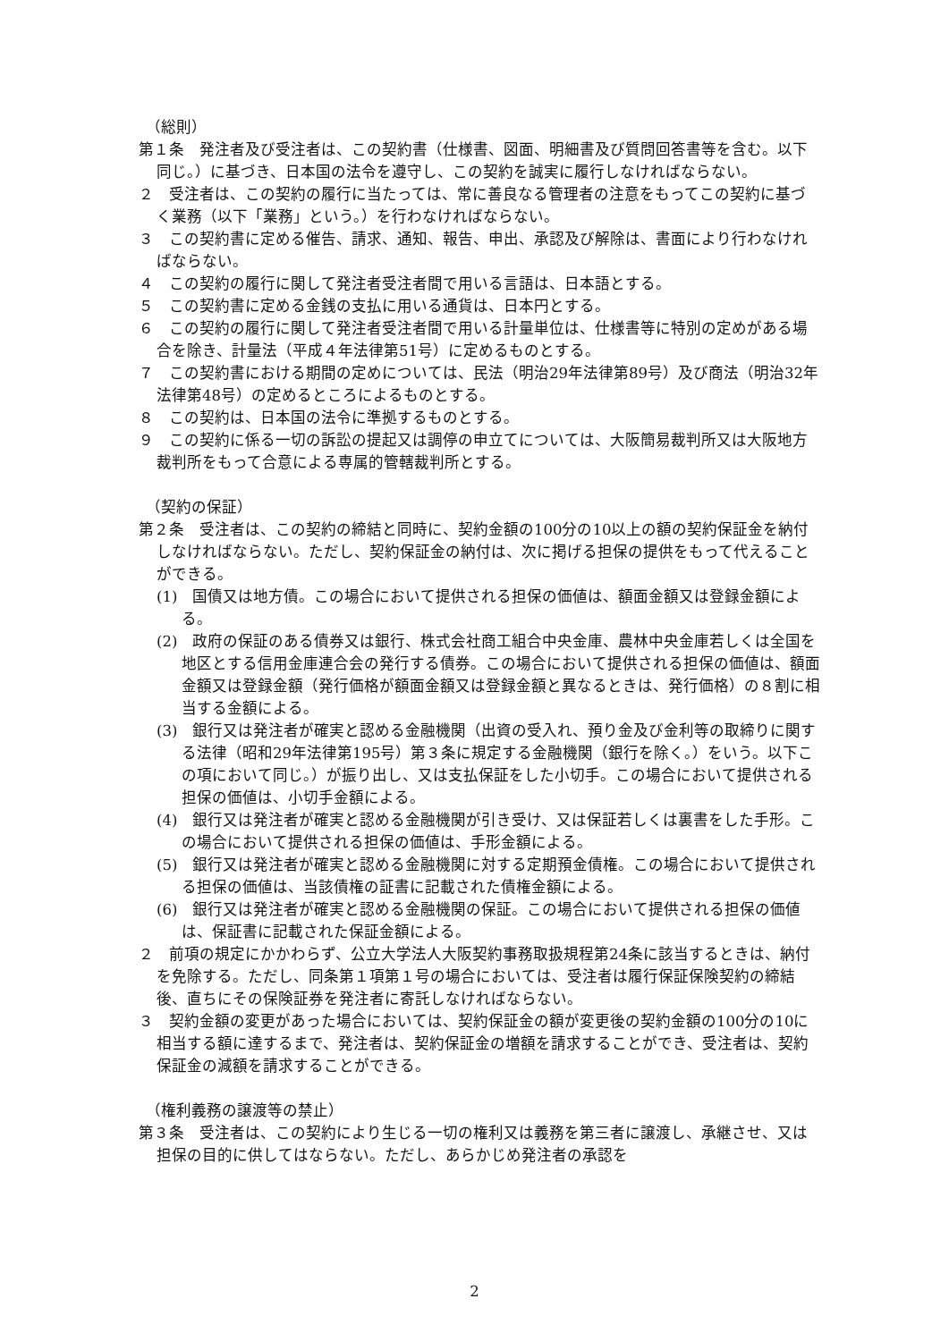（総則）
第１条　発注者及び受注者は、この契約書（仕様書、図面、明細書及び質問回答書等を含む。以下同じ。）に基づき、日本国の法令を遵守し、この契約を誠実に履行しなければならない。
２　受注者は、この契約の履行に当たっては、常に善良なる管理者の注意をもってこの契約に基づく業務（以下「業務」という。）を行わなければならない。
３　この契約書に定める催告、請求、通知、報告、申出、承認及び解除は、書面により行わなければならない。
４　この契約の履行に関して発注者受注者間で用いる言語は、日本語とする。
５　この契約書に定める金銭の支払に用いる通貨は、日本円とする。
６　この契約の履行に関して発注者受注者間で用いる計量単位は、仕様書等に特別の定めがある場合を除き、計量法（平成４年法律第51号）に定めるものとする。
７　この契約書における期間の定めについては、民法（明治29年法律第89号）及び商法（明治32年法律第48号）の定めるところによるものとする。
８　この契約は、日本国の法令に準拠するものとする。
９　この契約に係る一切の訴訟の提起又は調停の申立てについては、大阪簡易裁判所又は大阪地方裁判所をもって合意による専属的管轄裁判所とする。
（契約の保証）
第２条　受注者は、この契約の締結と同時に、契約金額の100分の10以上の額の契約保証金を納付しなければならない。ただし、契約保証金の納付は、次に掲げる担保の提供をもって代えることができる。
(1)　国債又は地方債。この場合において提供される担保の価値は、額面金額又は登録金額による。
(2)　政府の保証のある債券又は銀行、株式会社商工組合中央金庫、農林中央金庫若しくは全国を地区とする信用金庫連合会の発行する債券。この場合において提供される担保の価値は、額面金額又は登録金額（発行価格が額面金額又は登録金額と異なるときは、発行価格）の８割に相当する金額による。
(3)　銀行又は発注者が確実と認める金融機関（出資の受入れ、預り金及び金利等の取締りに関する法律（昭和29年法律第195号）第３条に規定する金融機関（銀行を除く。）をいう。以下この項において同じ。）が振り出し、又は支払保証をした小切手。この場合において提供される担保の価値は、小切手金額による。
(4)　銀行又は発注者が確実と認める金融機関が引き受け、又は保証若しくは裏書をした手形。この場合において提供される担保の価値は、手形金額による。
(5)　銀行又は発注者が確実と認める金融機関に対する定期預金債権。この場合において提供される担保の価値は、当該債権の証書に記載された債権金額による。
(6)　銀行又は発注者が確実と認める金融機関の保証。この場合において提供される担保の価値は、保証書に記載された保証金額による。
２　前項の規定にかかわらず、公立大学法人大阪契約事務取扱規程第24条に該当するときは、納付を免除する。ただし、同条第１項第１号の場合においては、受注者は履行保証保険契約の締結後、直ちにその保険証券を発注者に寄託しなければならない。
３　契約金額の変更があった場合においては、契約保証金の額が変更後の契約金額の100分の10に相当する額に達するまで、発注者は、契約保証金の増額を請求することができ、受注者は、契約保証金の減額を請求することができる。
（権利義務の譲渡等の禁止）
第３条　受注者は、この契約により生じる一切の権利又は義務を第三者に譲渡し、承継させ、又は担保の目的に供してはならない。ただし、あらかじめ発注者の承認を
2